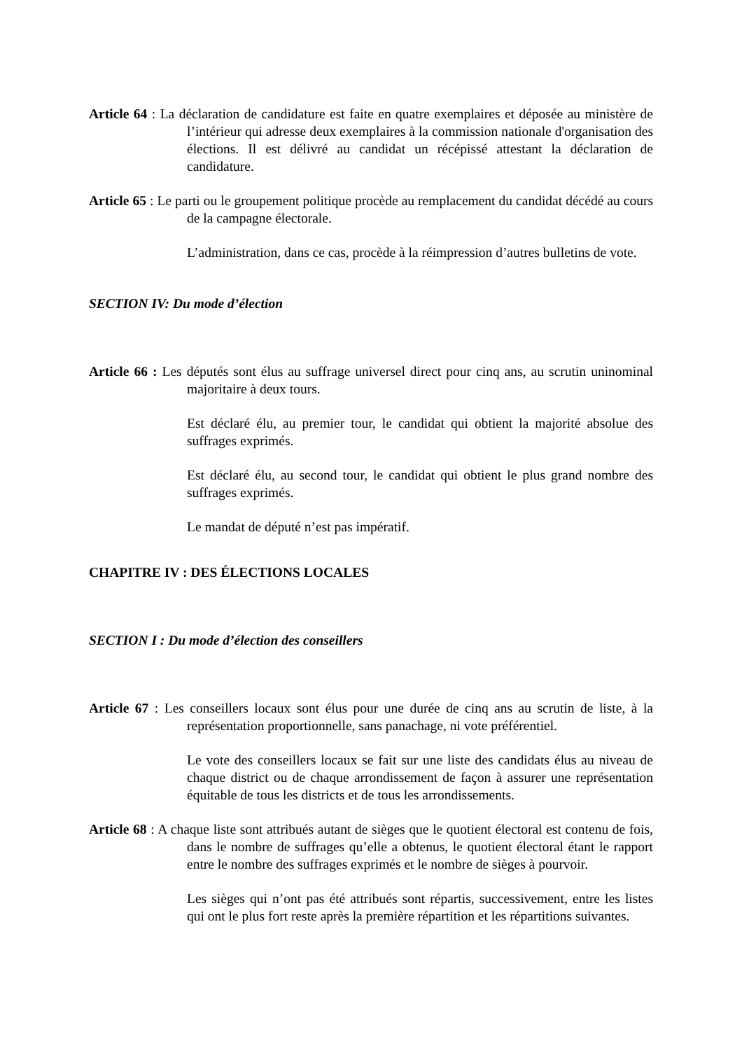Article 64 : La déclaration de candidature est faite en quatre exemplaires et déposée au ministère de l’intérieur qui adresse deux exemplaires à la commission nationale d'organisation des élections. Il est délivré au candidat un récépissé attestant la déclaration de candidature.
Article 65 : Le parti ou le groupement politique procède au remplacement du candidat décédé au cours de la campagne électorale.
L’administration, dans ce cas, procède à la réimpression d’autres bulletins de vote.
SECTION IV: Du mode d’élection
Article 66 : Les députés sont élus au suffrage universel direct pour cinq ans, au scrutin uninominal majoritaire à deux tours.
Est déclaré élu, au premier tour, le candidat qui obtient la majorité absolue des suffrages exprimés.
Est déclaré élu, au second tour, le candidat qui obtient le plus grand nombre des suffrages exprimés.
Le mandat de député n’est pas impératif.
CHAPITRE IV : DES ÉLECTIONS LOCALES
SECTION I : Du mode d’élection des conseillers
Article 67 : Les conseillers locaux sont élus pour une durée de cinq ans au scrutin de liste, à la représentation proportionnelle, sans panachage, ni vote préférentiel.
Le vote des conseillers locaux se fait sur une liste des candidats élus au niveau de chaque district ou de chaque arrondissement de façon à assurer une représentation équitable de tous les districts et de tous les arrondissements.
Article 68 : A chaque liste sont attribués autant de sièges que le quotient électoral est contenu de fois, dans le nombre de suffrages qu’elle a obtenus, le quotient électoral étant le rapport entre le nombre des suffrages exprimés et le nombre de sièges à pourvoir.
Les sièges qui n’ont pas été attribués sont répartis, successivement, entre les listes qui ont le plus fort reste après la première répartition et les répartitions suivantes.